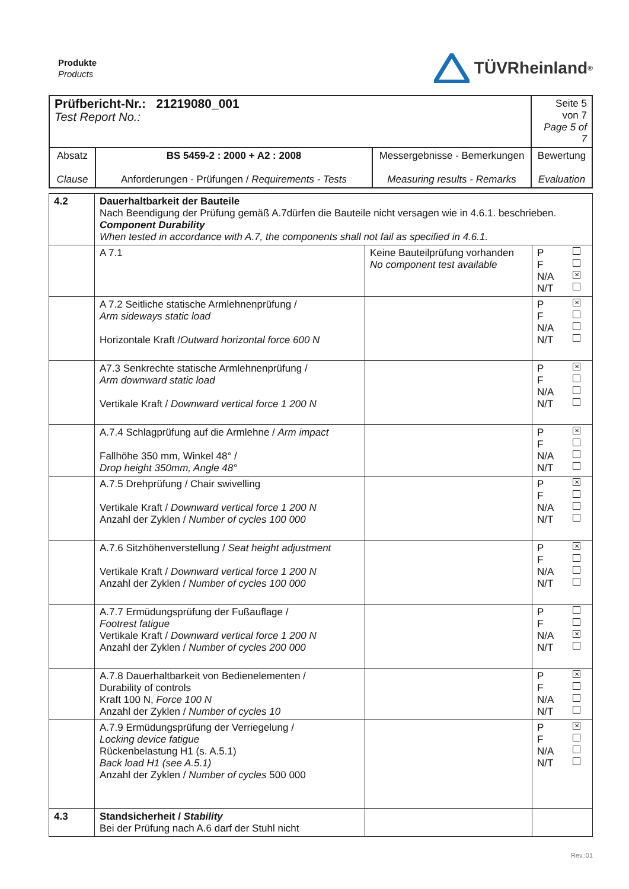Produkte
Products
TÜVRheinland<sup>®</sup>
| Prüfbericht-Nr.: 21219080_001 Test Report No.: | | | Seite 5 von 7 Page 5 of 7 |
| Absatz Clause | BS 5459-2 : 2000 + A2 : 2008 Anforderungen - Prüfungen / Requirements - Tests | Messergebnisse - Bemerkungen Measuring results - Remarks | Bewertung Evaluation |
| 4.2 | Dauerhaltbarkeit der Bauteile Nach Beendigung der Prüfung gemäß A.7dürfen die Bauteile nicht versagen wie in 4.6.1. beschrieben. Component Durability When tested in accordance with A.7, the components shall not fail as specified in 4.6.1. | | |
| | A 7.1 | Keine Bauteilprüfung vorhanden No component test available | P F N/A ✕ N/T |
| | A 7.2 Seitliche statische Armlehnenprüfung / Arm sideways static load Horizontale Kraft / Outward horizontal force 600 N | | P ✕ F N/A N/T |
| | A7.3 Senkrechte statische Armlehnenprüfung / Arm downward static load Vertikale Kraft / Downward vertical force 1 200 N | | P ✕ F N/A N/T |
| | A.7.4 Schlagprüfung auf die Armlehne / Arm impact Fallhöhe 350 mm, Winkel 48° / Drop height 350mm, Angle 48° | | P ✕ F N/A N/T |
| | A.7.5 Drehprüfung / Chair swivelling Vertikale Kraft / Downward vertical force 1 200 N Anzahl der Zyklen / Number of cycles 100 000 | | P ✕ F N/A N/T |
| | A.7.6 Sitzhöhenverstellung / Seat height adjustment Vertikale Kraft / Downward vertical force 1 200 N Anzahl der Zyklen / Number of cycles 100 000 | | P ✕ F N/A N/T |
| | A.7.7 Ermüdungsprüfung der Fußauflage / Footrest fatigue Vertikale Kraft / Downward vertical force 1 200 N Anzahl der Zyklen / Number of cycles 200 000 | | P F N/A ✕ N/T |
| | A.7.8 Dauerhaltbarkeit von Bedienelementen / Durability of controls Kraft 100 N, Force 100 N Anzahl der Zyklen / Number of cycles 10 | | P ✕ F N/A N/T |
| | A.7.9 Ermüdungsprüfung der Verriegelung / Locking device fatigue Rückenbelastung H1 (s. A.5.1) Back load H1 (see A.5.1) Anzahl der Zyklen / Number of cycles 500 000 | | P ✕ F N/A N/T |
| 4.3 | Standsicherheit / Stability Bei der Prüfung nach A.6 darf der Stuhl nicht | | |
Rev.:01